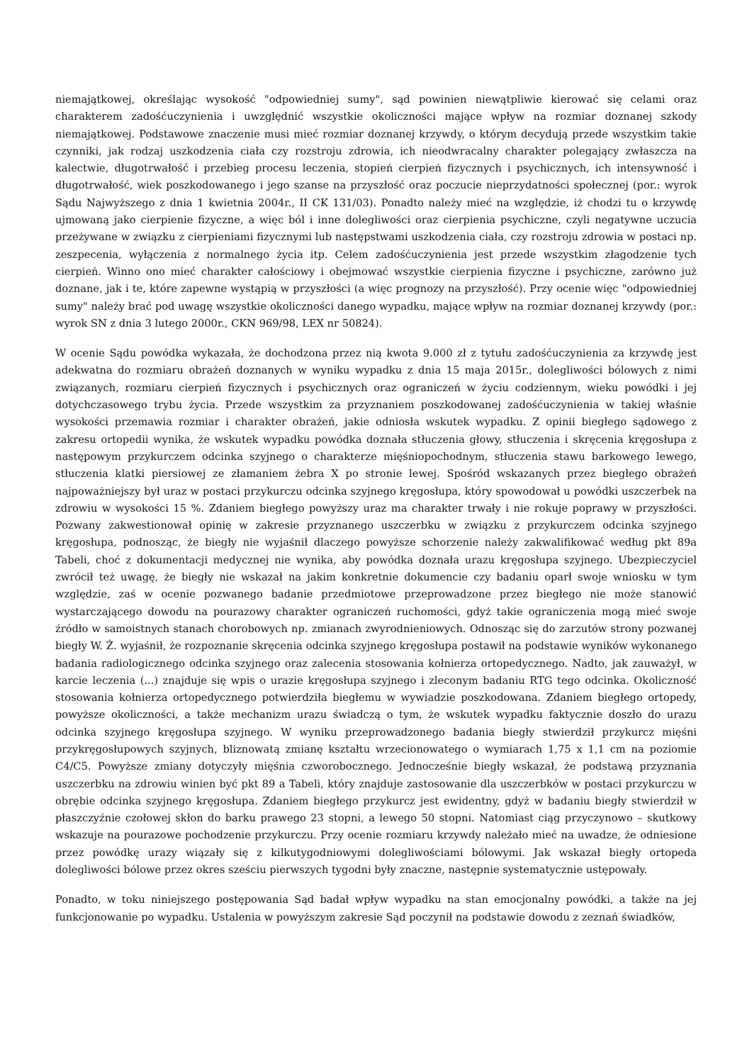niemajątkowej, określając wysokość "odpowiedniej sumy", sąd powinien niewątpliwie kierować się celami oraz charakterem zadośćuczynienia i uwzględnić wszystkie okoliczności mające wpływ na rozmiar doznanej szkody niemajątkowej. Podstawowe znaczenie musi mieć rozmiar doznanej krzywdy, o którym decydują przede wszystkim takie czynniki, jak rodzaj uszkodzenia ciała czy rozstroju zdrowia, ich nieodwracalny charakter polegający zwłaszcza na kalectwie, długotrwałość i przebieg procesu leczenia, stopień cierpień fizycznych i psychicznych, ich intensywność i długotrwałość, wiek poszkodowanego i jego szanse na przyszłość oraz poczucie nieprzydatności społecznej (por.: wyrok Sądu Najwyższego z dnia 1 kwietnia 2004r., II CK 131/03). Ponadto należy mieć na względzie, iż chodzi tu o krzywdę ujmowaną jako cierpienie fizyczne, a więc ból i inne dolegliwości oraz cierpienia psychiczne, czyli negatywne uczucia przeżywane w związku z cierpieniami fizycznymi lub następstwami uszkodzenia ciała, czy rozstroju zdrowia w postaci np. zeszpecenia, wyłączenia z normalnego życia itp. Celem zadośćuczynienia jest przede wszystkim złagodzenie tych cierpień. Winno ono mieć charakter całościowy i obejmować wszystkie cierpienia fizyczne i psychiczne, zarówno już doznane, jak i te, które zapewne wystąpią w przyszłości (a więc prognozy na przyszłość). Przy ocenie więc "odpowiedniej sumy" należy brać pod uwagę wszystkie okoliczności danego wypadku, mające wpływ na rozmiar doznanej krzywdy (por.: wyrok SN z dnia 3 lutego 2000r., CKN 969/98, LEX nr 50824).
W ocenie Sądu powódka wykazała, że dochodzona przez nią kwota 9.000 zł z tytułu zadośćuczynienia za krzywdę jest adekwatna do rozmiaru obrażeń doznanych w wyniku wypadku z dnia 15 maja 2015r., dolegliwości bólowych z nimi związanych, rozmiaru cierpień fizycznych i psychicznych oraz ograniczeń w życiu codziennym, wieku powódki i jej dotychczasowego trybu życia. Przede wszystkim za przyznaniem poszkodowanej zadośćuczynienia w takiej właśnie wysokości przemawia rozmiar i charakter obrażeń, jakie odniosła wskutek wypadku. Z opinii biegłego sądowego z zakresu ortopedii wynika, że wskutek wypadku powódka doznała stłuczenia głowy, stłuczenia i skręcenia kręgosłupa z następowym przykurczem odcinka szyjnego o charakterze mięśniopochodnym, stłuczenia stawu barkowego lewego, stłuczenia klatki piersiowej ze złamaniem żebra X po stronie lewej. Spośród wskazanych przez biegłego obrażeń najpoważniejszy był uraz w postaci przykurczu odcinka szyjnego kręgosłupa, który spowodował u powódki uszczerbek na zdrowiu w wysokości 15 %. Zdaniem biegłego powyższy uraz ma charakter trwały i nie rokuje poprawy w przyszłości. Pozwany zakwestionował opinię w zakresie przyznanego uszczerbku w związku z przykurczem odcinka szyjnego kręgosłupa, podnosząc, że biegły nie wyjaśnił dlaczego powyższe schorzenie należy zakwalifikować według pkt 89a Tabeli, choć z dokumentacji medycznej nie wynika, aby powódka doznała urazu kręgosłupa szyjnego. Ubezpieczyciel zwrócił też uwagę, że biegły nie wskazał na jakim konkretnie dokumencie czy badaniu oparł swoje wniosku w tym względzie, zaś w ocenie pozwanego badanie przedmiotowe przeprowadzone przez biegłego nie może stanowić wystarczającego dowodu na pourazowy charakter ograniczeń ruchomości, gdyż takie ograniczenia mogą mieć swoje źródło w samoistnych stanach chorobowych np. zmianach zwyrodnieniowych. Odnosząc się do zarzutów strony pozwanej biegły W. Ż. wyjaśnił, że rozpoznanie skręcenia odcinka szyjnego kręgosłupa postawił na podstawie wyników wykonanego badania radiologicznego odcinka szyjnego oraz zalecenia stosowania kołnierza ortopedycznego. Nadto, jak zauważył, w karcie leczenia (...) znajduje się wpis o urazie kręgosłupa szyjnego i zleconym badaniu RTG tego odcinka. Okoliczność stosowania kołnierza ortopedycznego potwierdziła biegłemu w wywiadzie poszkodowana. Zdaniem biegłego ortopedy, powyższe okoliczności, a także mechanizm urazu świadczą o tym, że wskutek wypadku faktycznie doszło do urazu odcinka szyjnego kręgosłupa szyjnego. W wyniku przeprowadzonego badania biegły stwierdził przykurcz mięśni przykręgosłupowych szyjnych, bliznowatą zmianę kształtu wrzecionowatego o wymiarach 1,75 x 1,1 cm na poziomie C4/C5. Powyższe zmiany dotyczyły mięśnia czworobocznego. Jednocześnie biegły wskazał, że podstawą przyznania uszczerbku na zdrowiu winien być pkt 89 a Tabeli, który znajduje zastosowanie dla uszczerbków w postaci przykurczu w obrębie odcinka szyjnego kręgosłupa. Zdaniem biegłego przykurcz jest ewidentny, gdyż w badaniu biegły stwierdził w płaszczyźnie czołowej skłon do barku prawego 23 stopni, a lewego 50 stopni. Natomiast ciąg przyczynowo – skutkowy wskazuje na pourazowe pochodzenie przykurczu. Przy ocenie rozmiaru krzywdy należało mieć na uwadze, że odniesione przez powódkę urazy wiązały się z kilkutygodniowymi dolegliwościami bólowymi. Jak wskazał biegły ortopeda dolegliwości bólowe przez okres sześciu pierwszych tygodni były znaczne, następnie systematycznie ustępowały.
Ponadto, w toku niniejszego postępowania Sąd badał wpływ wypadku na stan emocjonalny powódki, a także na jej funkcjonowanie po wypadku. Ustalenia w powyższym zakresie Sąd poczynił na podstawie dowodu z zeznań świadków,